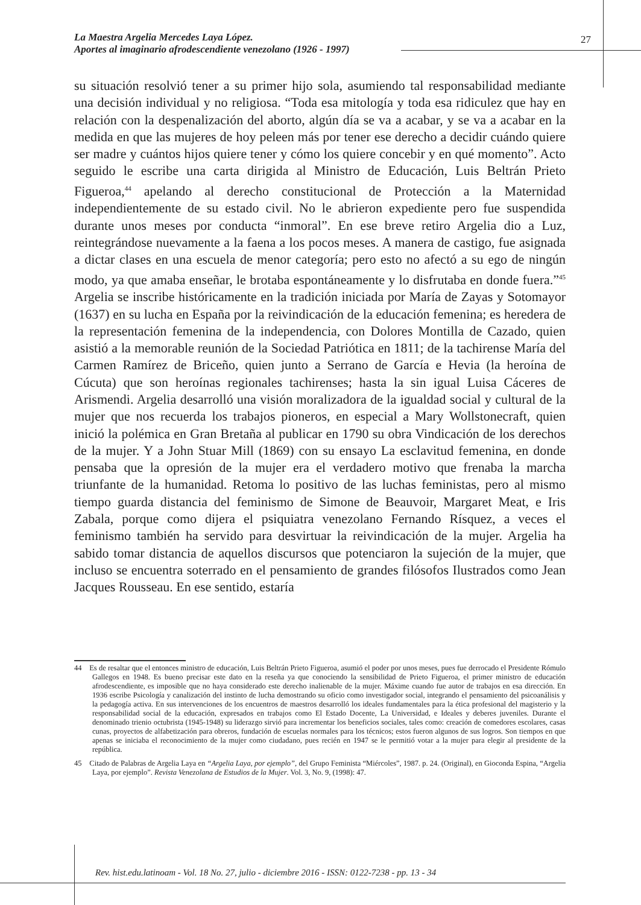La Maestra Argelia Mercedes Laya López.
Aportes al imaginario afrodescendiente venezolano (1926 - 1997)
27
su situación resolvió tener a su primer hijo sola, asumiendo tal responsabilidad mediante una decisión individual y no religiosa. “Toda esa mitología y toda esa ridiculez que hay en relación con la despenalización del aborto, algún día se va a acabar, y se va a acabar en la medida en que las mujeres de hoy peleen más por tener ese derecho a decidir cuándo quiere ser madre y cuántos hijos quiere tener y cómo los quiere concebir y en qué momento”. Acto seguido le escribe una carta dirigida al Ministro de Educación, Luis Beltrán Prieto Figueroa,<sup>44</sup> apelando al derecho constitucional de Protección a la Maternidad independientemente de su estado civil. No le abrieron expediente pero fue suspendida durante unos meses por conducta “inmoral”. En ese breve retiro Argelia dio a Luz, reintegrándose nuevamente a la faena a los pocos meses. A manera de castigo, fue asignada a dictar clases en una escuela de menor categoría; pero esto no afectó a su ego de ningún modo, ya que amaba enseñar, le brotaba espontáneamente y lo disfrutaba en donde fuera.”<sup>45</sup> Argelia se inscribe históricamente en la tradición iniciada por María de Zayas y Sotomayor (1637) en su lucha en España por la reivindicación de la educación femenina; es heredera de la representación femenina de la independencia, con Dolores Montilla de Cazado, quien asistió a la memorable reunión de la Sociedad Patriótica en 1811; de la tachirense María del Carmen Ramírez de Briceño, quien junto a Serrano de García e Hevia (la heroína de Cúcuta) que son heroínas regionales tachirenses; hasta la sin igual Luisa Cáceres de Arismendi. Argelia desarrolló una visión moralizadora de la igualdad social y cultural de la mujer que nos recuerda los trabajos pioneros, en especial a Mary Wollstonecraft, quien inició la polémica en Gran Bretaña al publicar en 1790 su obra Vindicación de los derechos de la mujer. Y a John Stuar Mill (1869) con su ensayo La esclavitud femenina, en donde pensaba que la opresión de la mujer era el verdadero motivo que frenaba la marcha triunfante de la humanidad. Retoma lo positivo de las luchas feministas, pero al mismo tiempo guarda distancia del feminismo de Simone de Beauvoir, Margaret Meat, e Iris Zabala, porque como dijera el psiquiatra venezolano Fernando Rísquez, a veces el feminismo también ha servido para desvirtuar la reivindicación de la mujer. Argelia ha sabido tomar distancia de aquellos discursos que potenciaron la sujeción de la mujer, que incluso se encuentra soterrado en el pensamiento de grandes filósofos Ilustrados como Jean Jacques Rousseau. En ese sentido, estaría
44 Es de resaltar que el entonces ministro de educación, Luis Beltrán Prieto Figueroa, asumió el poder por unos meses, pues fue derrocado el Presidente Rómulo Gallegos en 1948. Es bueno precisar este dato en la reseña ya que conociendo la sensibilidad de Prieto Figueroa, el primer ministro de educación afrodescendiente, es imposible que no haya considerado este derecho inalienable de la mujer. Máxime cuando fue autor de trabajos en esa dirección. En 1936 escribe Psicología y canalización del instinto de lucha demostrando su oficio como investigador social, integrando el pensamiento del psicoanálisis y la pedagogía activa. En sus intervenciones de los encuentros de maestros desarrolló los ideales fundamentales para la ética profesional del magisterio y la responsabilidad social de la educación, expresados en trabajos como El Estado Docente, La Universidad, e Ideales y deberes juveniles. Durante el denominado trienio octubrista (1945-1948) su liderazgo sirvió para incrementar los beneficios sociales, tales como: creación de comedores escolares, casas cunas, proyectos de alfabetización para obreros, fundación de escuelas normales para los técnicos; estos fueron algunos de sus logros. Son tiempos en que apenas se iniciaba el reconocimiento de la mujer como ciudadano, pues recién en 1947 se le permitió votar a la mujer para elegir al presidente de la república.
45 Citado de Palabras de Argelia Laya en “Argelia Laya, por ejemplo”, del Grupo Feminista “Miércoles”, 1987. p. 24. (Original), en Gioconda Espina, “Argelia Laya, por ejemplo”. Revista Venezolana de Estudios de la Mujer. Vol. 3, No. 9, (1998): 47.
Rev. hist.edu.latinoam - Vol. 18 No. 27, julio - diciembre 2016 - ISSN: 0122-7238 - pp. 13 - 34